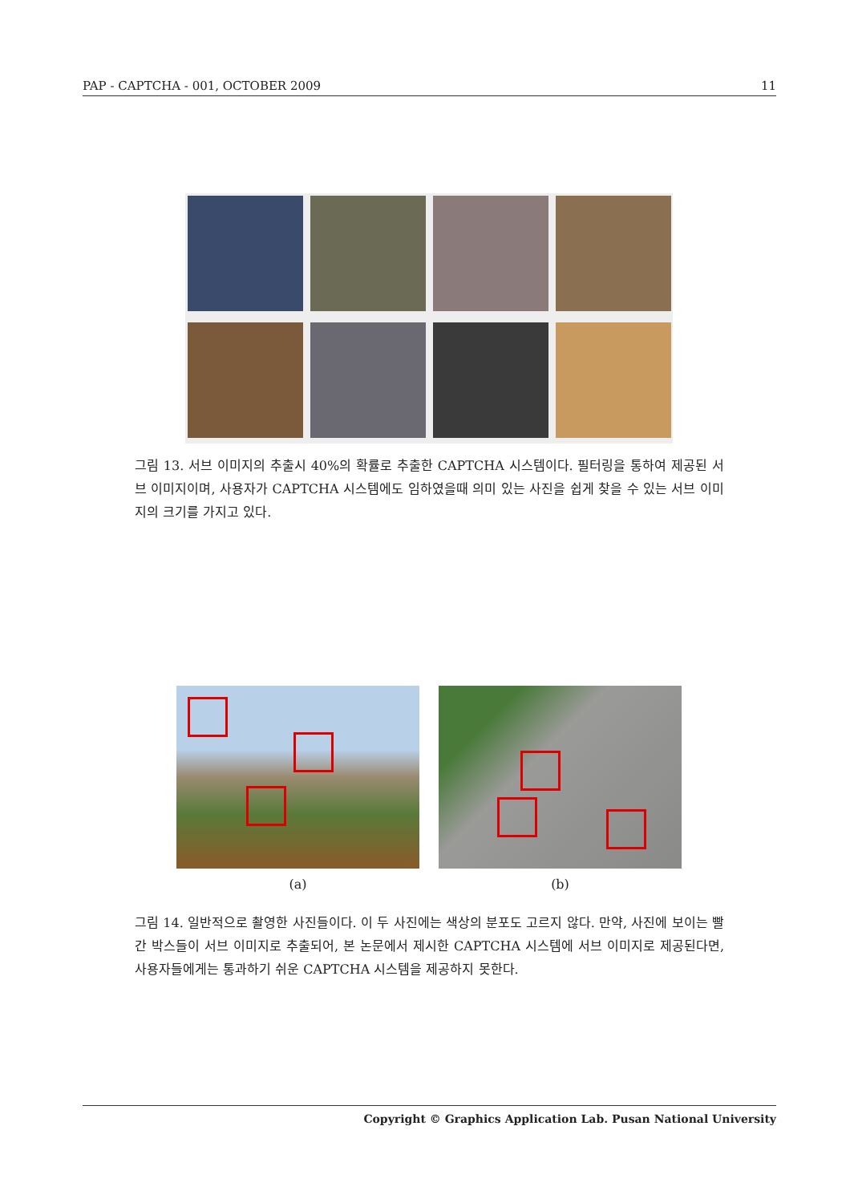PAP - CAPTCHA - 001, OCTOBER 2009 11
그림 13. 서브 이미지의 추출시 40%의 확률로 추출한 CAPTCHA 시스템이다. 필터링을 통하여 제공된 서브 이미지이며, 사용자가 CAPTCHA 시스템에도 임하였을때 의미 있는 사진을 쉽게 찾을 수 있는 서브 이미지의 크기를 가지고 있다.
(a) (b)
그림 14. 일반적으로 촬영한 사진들이다. 이 두 사진에는 색상의 분포도 고르지 않다. 만약, 사진에 보이는 빨간 박스들이 서브 이미지로 추출되어, 본 논문에서 제시한 CAPTCHA 시스템에 서브 이미지로 제공된다면, 사용자들에게는 통과하기 쉬운 CAPTCHA 시스템을 제공하지 못한다.
Copyright © Graphics Application Lab. Pusan National University